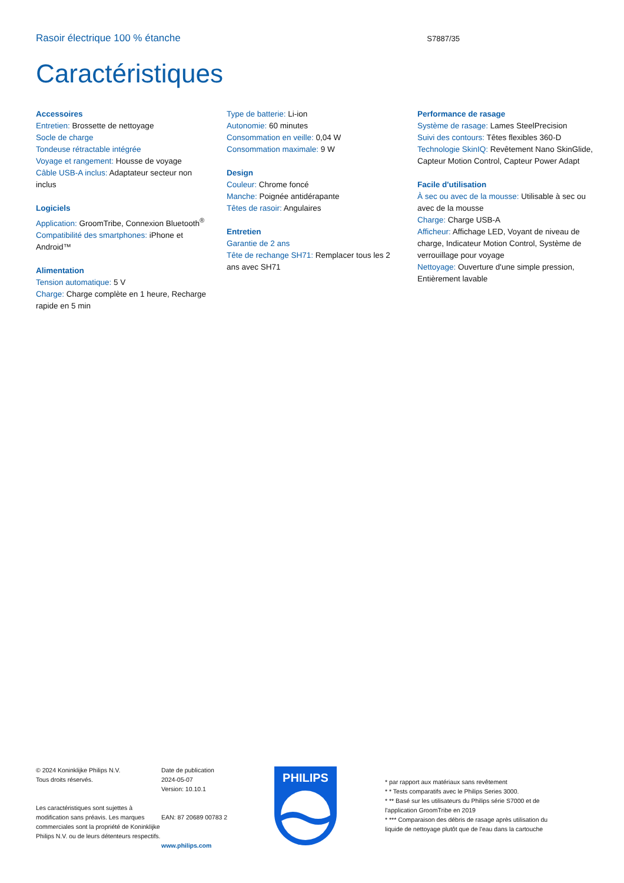Rasoir électrique 100 % étanche
S7887/35
Caractéristiques
Accessoires
Entretien: Brossette de nettoyage
Socle de charge
Tondeuse rétractable intégrée
Voyage et rangement: Housse de voyage
Câble USB-A inclus: Adaptateur secteur non inclus
Logiciels
Application: GroomTribe, Connexion Bluetooth<sup>®</sup>
Compatibilité des smartphones: iPhone et Android™
Alimentation
Tension automatique: 5 V
Charge: Charge complète en 1 heure, Recharge rapide en 5 min
Type de batterie: Li-ion
Autonomie: 60 minutes
Consommation en veille: 0,04 W
Consommation maximale: 9 W
Design
Couleur: Chrome foncé
Manche: Poignée antidérapante
Têtes de rasoir: Angulaires
Entretien
Garantie de 2 ans
Tête de rechange SH71: Remplacer tous les 2 ans avec SH71
Performance de rasage
Système de rasage: Lames SteelPrecision
Suivi des contours: Têtes flexibles 360-D
Technologie SkinIQ: Revêtement Nano SkinGlide, Capteur Motion Control, Capteur Power Adapt
Facile d'utilisation
À sec ou avec de la mousse: Utilisable à sec ou avec de la mousse
Charge: Charge USB-A
Afficheur: Affichage LED, Voyant de niveau de charge, Indicateur Motion Control, Système de verrouillage pour voyage
Nettoyage: Ouverture d'une simple pression, Entièrement lavable
© 2024 Koninklijke Philips N.V.
Tous droits réservés.
Les caractéristiques sont sujettes à modification sans préavis. Les marques commerciales sont la propriété de Koninklijke Philips N.V. ou de leurs détenteurs respectifs.
Date de publication
2024-05-07
Version: 10.10.1
EAN: 87 20689 00783 2
www.philips.com
PHILIPS
* par rapport aux matériaux sans revêtement
* * Tests comparatifs avec le Philips Series 3000.
* ** Basé sur les utilisateurs du Philips série S7000 et de l'application GroomTribe en 2019
* *** Comparaison des débris de rasage après utilisation du liquide de nettoyage plutôt que de l'eau dans la cartouche